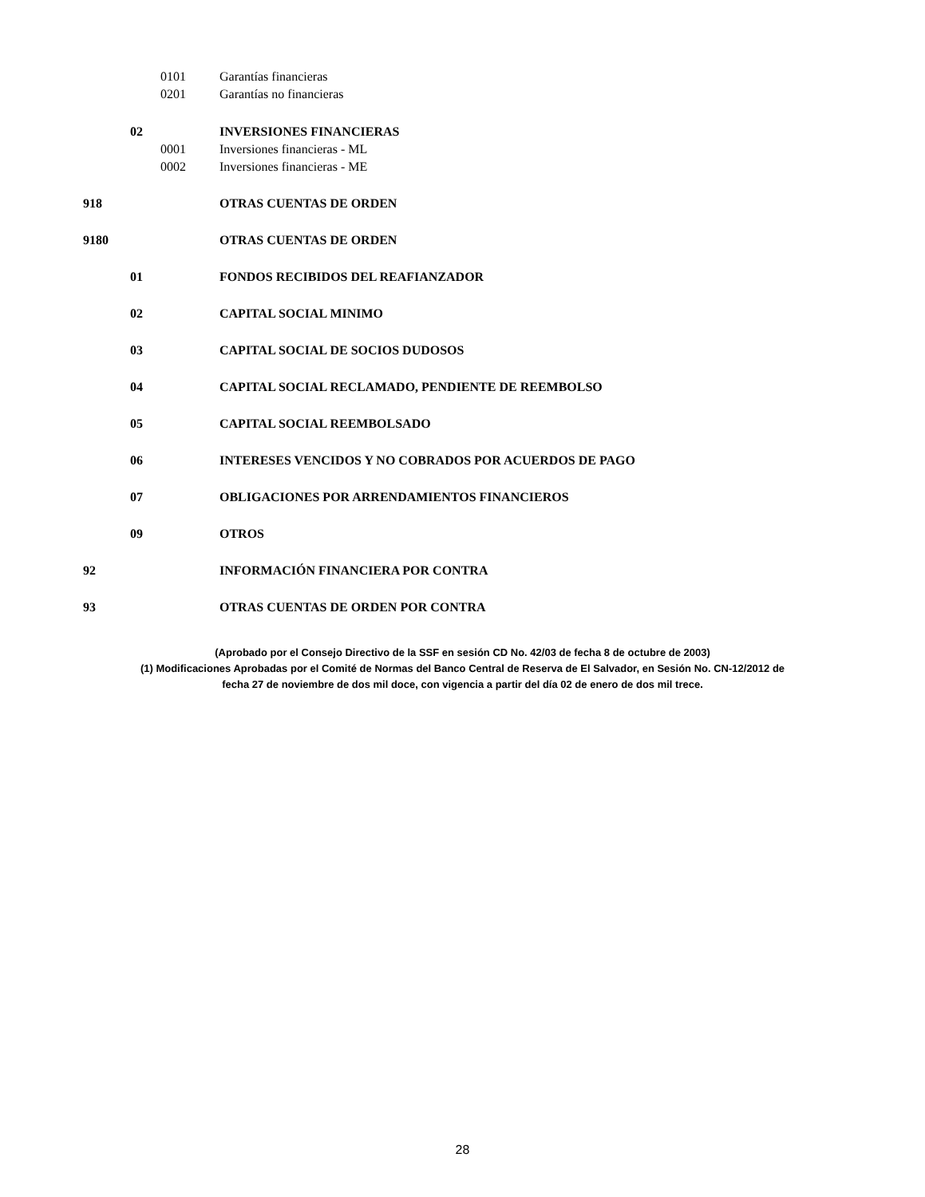0101 Garantías financieras
0201 Garantías no financieras
02 INVERSIONES FINANCIERAS
0001 Inversiones financieras - ML
0002 Inversiones financieras - ME
918 OTRAS CUENTAS DE ORDEN
9180 OTRAS CUENTAS DE ORDEN
01 FONDOS RECIBIDOS DEL REAFIANZADOR
02 CAPITAL SOCIAL MINIMO
03 CAPITAL SOCIAL DE SOCIOS DUDOSOS
04 CAPITAL SOCIAL RECLAMADO, PENDIENTE DE REEMBOLSO
05 CAPITAL SOCIAL REEMBOLSADO
06 INTERESES VENCIDOS Y NO COBRADOS POR ACUERDOS DE PAGO
07 OBLIGACIONES POR ARRENDAMIENTOS FINANCIEROS
09 OTROS
92 INFORMACIÓN FINANCIERA POR CONTRA
93 OTRAS CUENTAS DE ORDEN POR CONTRA
(Aprobado por el Consejo Directivo de la SSF en sesión CD No. 42/03 de fecha 8 de octubre de 2003)
(1) Modificaciones Aprobadas por el Comité de Normas del Banco Central de Reserva de El Salvador, en Sesión No. CN-12/2012 de
fecha 27 de noviembre de dos mil doce, con vigencia a partir del día 02 de enero de dos mil trece.
28